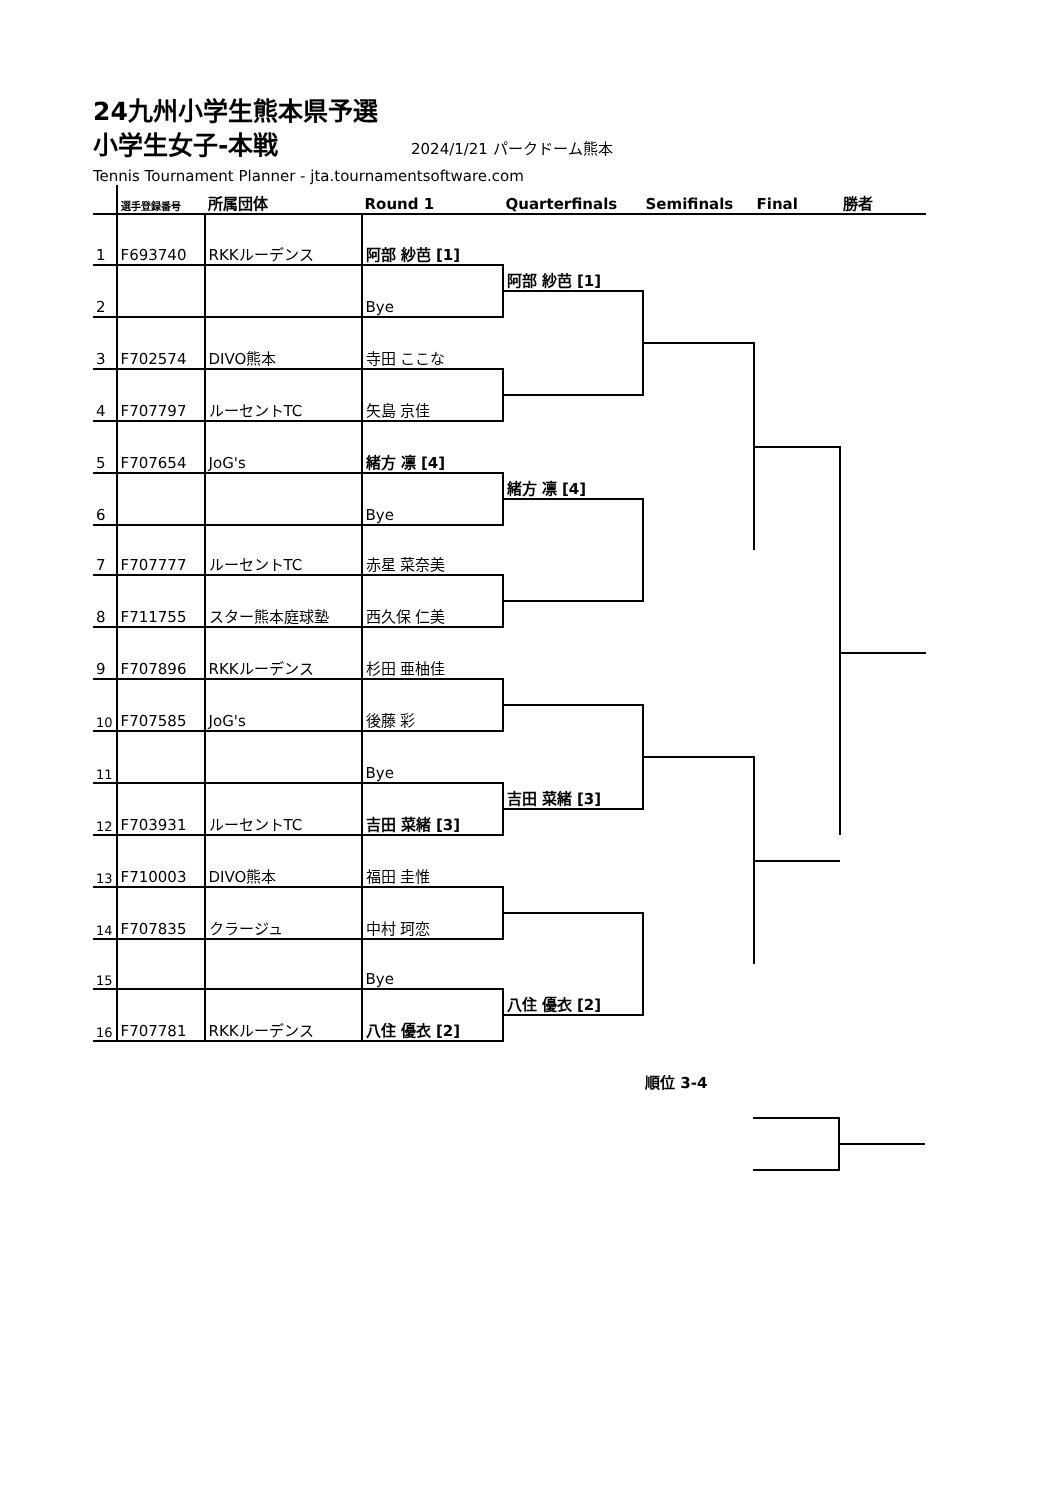24九州小学生熊本県予選
小学生女子-本戦
2024/1/21 パークドーム熊本
Tennis Tournament Planner - jta.tournamentsoftware.com
| | 選手登録番号 | 所属団体 | Round 1 | Quarterfinals | Semifinals | Final | 勝者 |
| --- | --- | --- | --- | --- | --- | --- | --- |
| 1 | F693740 | RKKルーデンス | 阿部 紗芭 [1] | | | | |
| 2 | | | Bye | 阿部 紗芭 [1] | | | |
| 3 | F702574 | DIVO熊本 | 寺田 ここな | | | | |
| 4 | F707797 | ルーセントTC | 矢島 京佳 | | | | |
| 5 | F707654 | JoG's | 緒方 凛 [4] | | | | |
| 6 | | | Bye | 緒方 凛 [4] | | | |
| 7 | F707777 | ルーセントTC | 赤星 菜奈美 | | | | |
| 8 | F711755 | スター熊本庭球塾 | 西久保 仁美 | | | | |
| 9 | F707896 | RKKルーデンス | 杉田 亜柚佳 | | | | |
| 10 | F707585 | JoG's | 後藤 彩 | | | | |
| 11 | | | Bye | | | | |
| 12 | F703931 | ルーセントTC | 吉田 菜緒 [3] | 吉田 菜緒 [3] | | | |
| 13 | F710003 | DIVO熊本 | 福田 圭惟 | | | | |
| 14 | F707835 | クラージュ | 中村 珂恋 | | | | |
| 15 | | | Bye | | | | |
| 16 | F707781 | RKKルーデンス | 八住 優衣 [2] | 八住 優衣 [2] | | | |
| | 順位 3-4 | | |